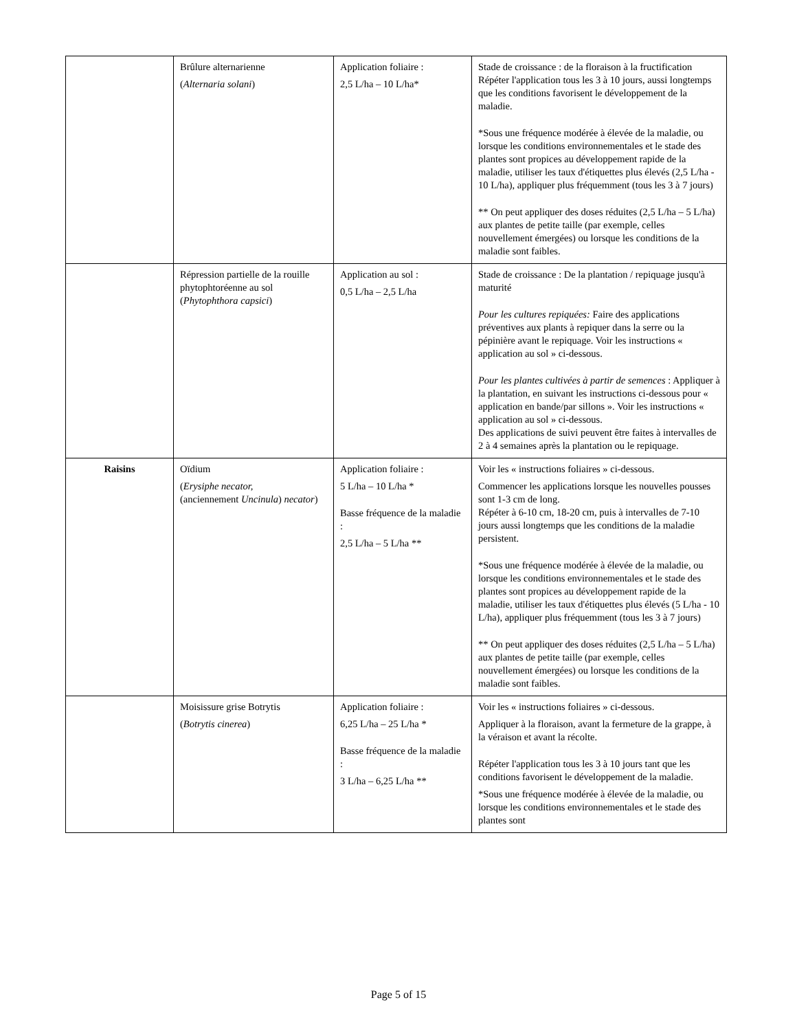| | Brûlure alternarienne ( Alternaria solani ) | Application foliaire : 2,5 L/ha – 10 L/ha* | Stade de croissance : de la floraison à la fructification Répéter l'application tous les 3 à 10 jours, aussi longtemps que les conditions favorisent le développement de la maladie. *Sous une fréquence modérée à élevée de la maladie, ou lorsque les conditions environnementales et le stade des plantes sont propices au développement rapide de la maladie, utiliser les taux d'étiquettes plus élevés (2,5 L/ha - 10 L/ha), appliquer plus fréquemment (tous les 3 à 7 jours) ** On peut appliquer des doses réduites (2,5 L/ha – 5 L/ha) aux plantes de petite taille (par exemple, celles nouvellement émergées) ou lorsque les conditions de la maladie sont faibles. |
| | Répression partielle de la rouille phytophtoréenne au sol ( Phytophthora capsici ) | Application au sol : 0,5 L/ha – 2,5 L/ha | Stade de croissance : De la plantation / repiquage jusqu'à maturité Pour les cultures repiquées: Faire des applications préventives aux plants à repiquer dans la serre ou la pépinière avant le repiquage. Voir les instructions « application au sol » ci-dessous. Pour les plantes cultivées à partir de semences : Appliquer à la plantation, en suivant les instructions ci-dessous pour « application en bande/par sillons ». Voir les instructions « application au sol » ci-dessous. Des applications de suivi peuvent être faites à intervalles de 2 à 4 semaines après la plantation ou le repiquage. |
| Raisins | Oïdium ( Erysiphe necator, (anciennement Uncinula ) necator ) | Application foliaire : 5 L/ha – 10 L/ha * Basse fréquence de la maladie : 2,5 L/ha – 5 L/ha ** | Voir les « instructions foliaires » ci-dessous. Commencer les applications lorsque les nouvelles pousses sont 1-3 cm de long. Répéter à 6-10 cm, 18-20 cm, puis à intervalles de 7-10 jours aussi longtemps que les conditions de la maladie persistent. *Sous une fréquence modérée à élevée de la maladie, ou lorsque les conditions environnementales et le stade des plantes sont propices au développement rapide de la maladie, utiliser les taux d'étiquettes plus élevés (5 L/ha - 10 L/ha), appliquer plus fréquemment (tous les 3 à 7 jours) ** On peut appliquer des doses réduites (2,5 L/ha – 5 L/ha) aux plantes de petite taille (par exemple, celles nouvellement émergées) ou lorsque les conditions de la maladie sont faibles. |
| | Moisissure grise Botrytis ( Botrytis cinerea ) | Application foliaire : 6,25 L/ha – 25 L/ha * Basse fréquence de la maladie : 3 L/ha – 6,25 L/ha ** | Voir les « instructions foliaires » ci-dessous. Appliquer à la floraison, avant la fermeture de la grappe, à la véraison et avant la récolte. Répéter l'application tous les 3 à 10 jours tant que les conditions favorisent le développement de la maladie. *Sous une fréquence modérée à élevée de la maladie, ou lorsque les conditions environnementales et le stade des plantes sont |
Page 5 of 15